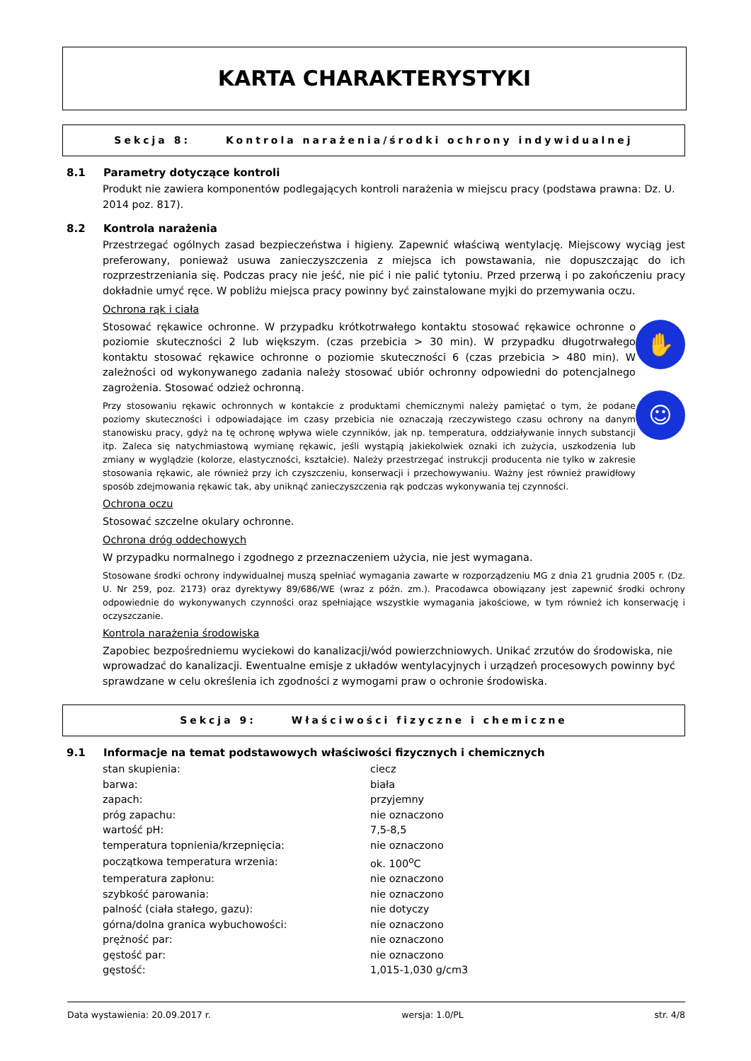KARTA CHARAKTERYSTYKI
Sekcja 8: Kontrola narażenia/środki ochrony indywidualnej
8.1 Parametry dotyczące kontroli
Produkt nie zawiera komponentów podlegających kontroli narażenia w miejscu pracy (podstawa prawna: Dz. U. 2014 poz. 817).
8.2 Kontrola narażenia
Przestrzegać ogólnych zasad bezpieczeństwa i higieny. Zapewnić właściwą wentylację. Miejscowy wyciąg jest preferowany, ponieważ usuwa zanieczyszczenia z miejsca ich powstawania, nie dopuszczając do ich rozprzestrzeniania się. Podczas pracy nie jeść, nie pić i nie palić tytoniu. Przed przerwą i po zakończeniu pracy dokładnie umyć ręce. W pobliżu miejsca pracy powinny być zainstalowane myjki do przemywania oczu.
Ochrona rąk i ciała
Stosować rękawice ochronne. W przypadku krótkotrwałego kontaktu stosować rękawice ochronne o poziomie skuteczności 2 lub większym. (czas przebicia > 30 min). W przypadku długotrwałego kontaktu stosować rękawice ochronne o poziomie skuteczności 6 (czas przebicia > 480 min). W zależności od wykonywanego zadania należy stosować ubiór ochronny odpowiedni do potencjalnego zagrożenia. Stosować odzież ochronną.
Przy stosowaniu rękawic ochronnych w kontakcie z produktami chemicznymi należy pamiętać o tym, że podane poziomy skuteczności i odpowiadające im czasy przebicia nie oznaczają rzeczywistego czasu ochrony na danym stanowisku pracy, gdyż na tę ochronę wpływa wiele czynników, jak np. temperatura, oddziaływanie innych substancji itp. Zaleca się natychmiastową wymianę rękawic, jeśli wystąpią jakiekolwiek oznaki ich zużycia, uszkodzenia lub zmiany w wyglądzie (kolorze, elastyczności, kształcie). Należy przestrzegać instrukcji producenta nie tylko w zakresie stosowania rękawic, ale również przy ich czyszczeniu, konserwacji i przechowywaniu. Ważny jest również prawidłowy sposób zdejmowania rękawic tak, aby uniknąć zanieczyszczenia rąk podczas wykonywania tej czynności.
✋
☺
Ochrona oczu
Stosować szczelne okulary ochronne.
Ochrona dróg oddechowych
W przypadku normalnego i zgodnego z przeznaczeniem użycia, nie jest wymagana.
Stosowane środki ochrony indywidualnej muszą spełniać wymagania zawarte w rozporządzeniu MG z dnia 21 grudnia 2005 r. (Dz. U. Nr 259, poz. 2173) oraz dyrektywy 89/686/WE (wraz z późn. zm.). Pracodawca obowiązany jest zapewnić środki ochrony odpowiednie do wykonywanych czynności oraz spełniające wszystkie wymagania jakościowe, w tym również ich konserwację i oczyszczanie.
Kontrola narażenia środowiska
Zapobiec bezpośredniemu wyciekowi do kanalizacji/wód powierzchniowych. Unikać zrzutów do środowiska, nie wprowadzać do kanalizacji. Ewentualne emisje z układów wentylacyjnych i urządzeń procesowych powinny być sprawdzane w celu określenia ich zgodności z wymogami praw o ochronie środowiska.
Sekcja 9: Właściwości fizyczne i chemiczne
9.1 Informacje na temat podstawowych właściwości fizycznych i chemicznych
| stan skupienia: | ciecz |
| barwa: | biała |
| zapach: | przyjemny |
| próg zapachu: | nie oznaczono |
| wartość pH: | 7,5-8,5 |
| temperatura topnienia/krzepnięcia: | nie oznaczono |
| początkowa temperatura wrzenia: | ok. 100<sup>o</sup>C |
| temperatura zapłonu: | nie oznaczono |
| szybkość parowania: | nie oznaczono |
| palność (ciała stałego, gazu): | nie dotyczy |
| górna/dolna granica wybuchowości: | nie oznaczono |
| prężność par: | nie oznaczono |
| gęstość par: | nie oznaczono |
| gęstość: | 1,015-1,030 g/cm3 |
Data wystawienia: 20.09.2017 r. wersja: 1.0/PL str. 4/8